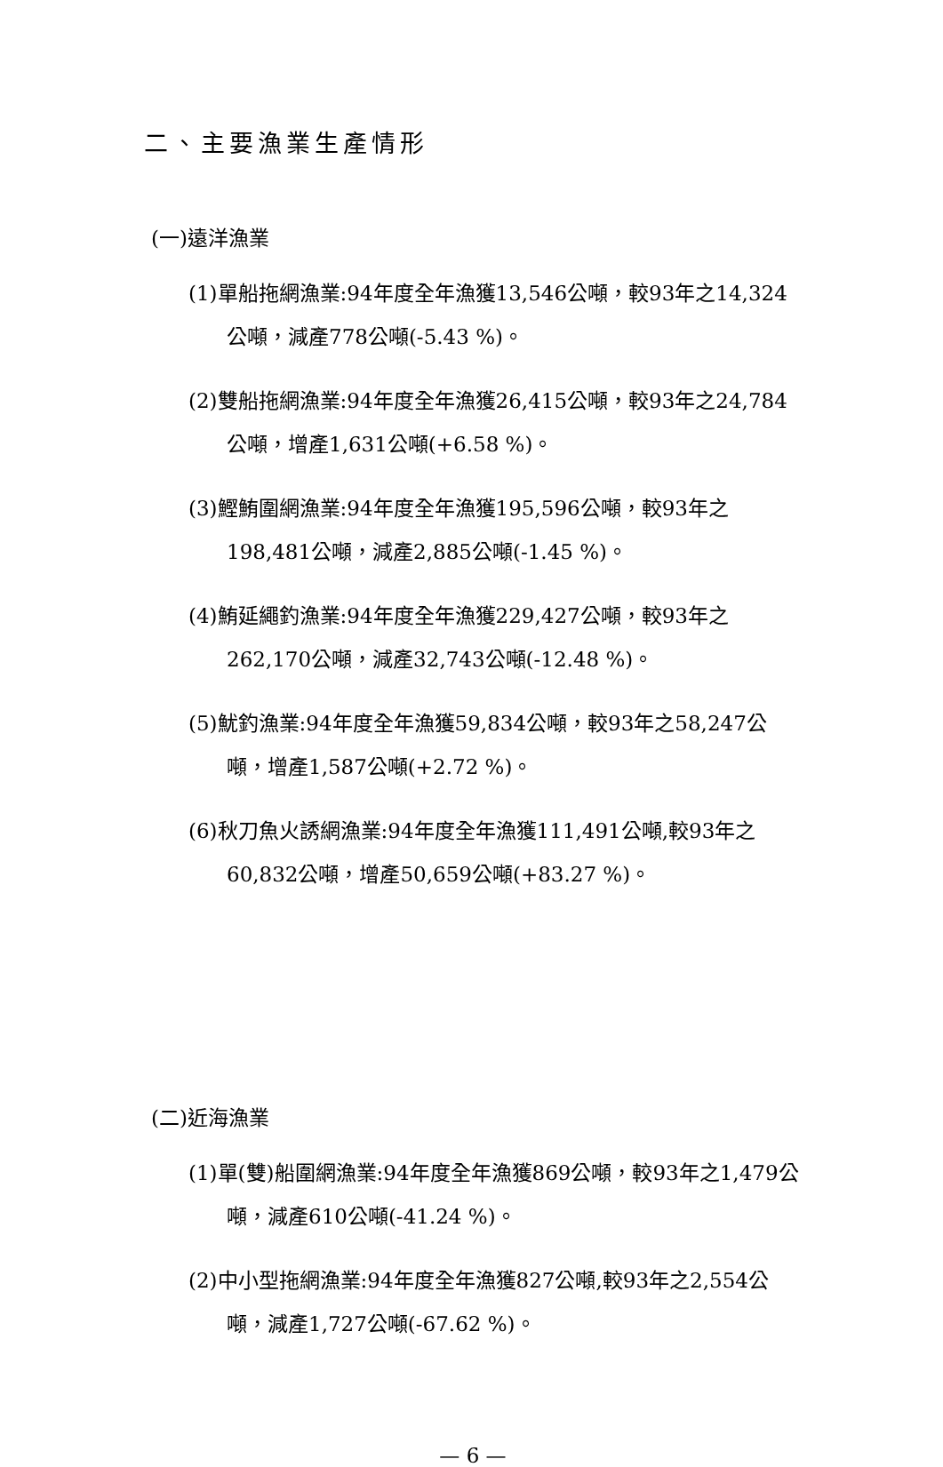二、主要漁業生產情形
(一)遠洋漁業
(1)單船拖網漁業:94年度全年漁獲13,546公噸，較93年之14,324公噸，減產778公噸(-5.43 %)。
(2)雙船拖網漁業:94年度全年漁獲26,415公噸，較93年之24,784公噸，增產1,631公噸(+6.58 %)。
(3)鰹鮪圍網漁業:94年度全年漁獲195,596公噸，較93年之198,481公噸，減產2,885公噸(-1.45 %)。
(4)鮪延繩釣漁業:94年度全年漁獲229,427公噸，較93年之262,170公噸，減產32,743公噸(-12.48 %)。
(5)魷釣漁業:94年度全年漁獲59,834公噸，較93年之58,247公噸，增產1,587公噸(+2.72 %)。
(6)秋刀魚火誘網漁業:94年度全年漁獲111,491公噸,較93年之60,832公噸，增產50,659公噸(+83.27 %)。
(二)近海漁業
(1)單(雙)船圍網漁業:94年度全年漁獲869公噸，較93年之1,479公噸，減產610公噸(-41.24 %)。
(2)中小型拖網漁業:94年度全年漁獲827公噸,較93年之2,554公噸，減產1,727公噸(-67.62 %)。
— 6 —